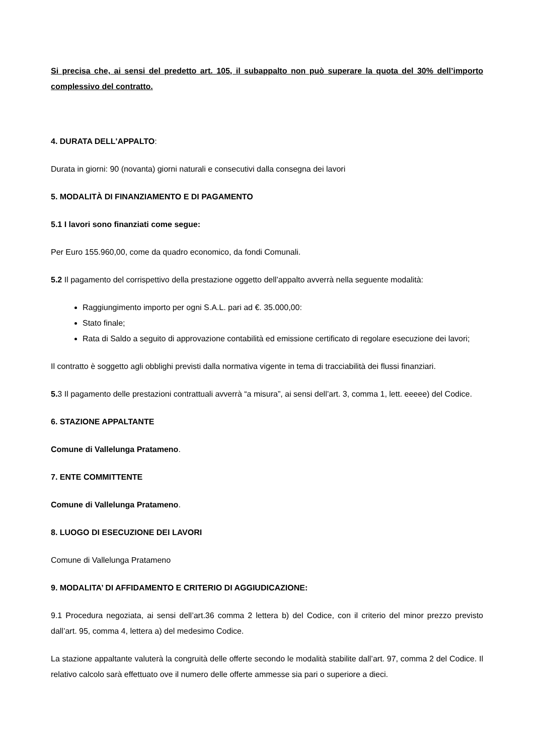Si precisa che, ai sensi del predetto art. 105, il subappalto non può superare la quota del 30% dell’importo complessivo del contratto.
4. DURATA DELL'APPALTO:
Durata in giorni: 90 (novanta) giorni naturali e consecutivi dalla consegna dei lavori
5. MODALITÀ DI FINANZIAMENTO E DI PAGAMENTO
5.1 I lavori sono finanziati come segue:
Per Euro 155.960,00, come da quadro economico, da fondi Comunali.
5.2 Il pagamento del corrispettivo della prestazione oggetto dell’appalto avverrà nella seguente modalità:
Raggiungimento importo per ogni S.A.L. pari ad €. 35.000,00:
Stato finale;
Rata di Saldo a seguito di approvazione contabilità ed emissione certificato di regolare esecuzione dei lavori;
Il contratto è soggetto agli obblighi previsti dalla normativa vigente in tema di tracciabilità dei flussi finanziari.
5. 3 Il pagamento delle prestazioni contrattuali avverrà “a misura”, ai sensi dell’art. 3, comma 1, lett. eeeee) del Codice.
6. STAZIONE APPALTANTE
Comune di Vallelunga Pratameno.
7. ENTE COMMITTENTE
Comune di Vallelunga Pratameno.
8. LUOGO DI ESECUZIONE DEI LAVORI
Comune di Vallelunga Pratameno
9. MODALITA’ DI AFFIDAMENTO E CRITERIO DI AGGIUDICAZIONE:
9.1 Procedura negoziata, ai sensi dell’art.36 comma 2 lettera b) del Codice, con il criterio del minor prezzo previsto dall’art. 95, comma 4, lettera a) del medesimo Codice.
La stazione appaltante valuterà la congruità delle offerte secondo le modalità stabilite dall’art. 97, comma 2 del Codice. Il relativo calcolo sarà effettuato ove il numero delle offerte ammesse sia pari o superiore a dieci.